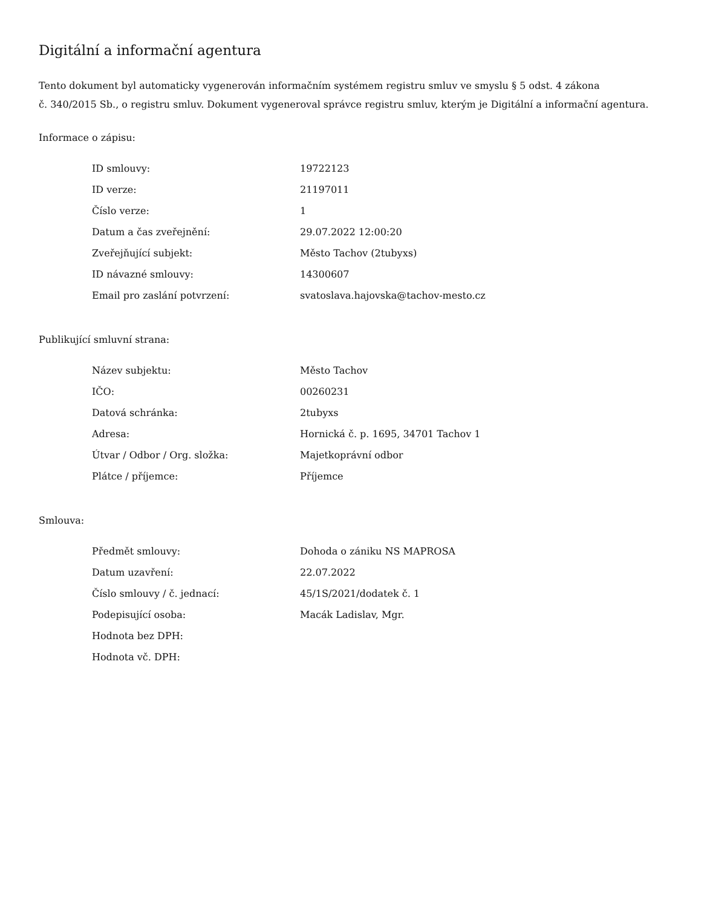Digitální a informační agentura
Tento dokument byl automaticky vygenerován informačním systémem registru smluv ve smyslu § 5 odst. 4 zákona
č. 340/2015 Sb., o registru smluv. Dokument vygeneroval správce registru smluv, kterým je Digitální a informační agentura.
Informace o zápisu:
| ID smlouvy: | 19722123 |
| ID verze: | 21197011 |
| Číslo verze: | 1 |
| Datum a čas zveřejnění: | 29.07.2022 12:00:20 |
| Zveřejňující subjekt: | Město Tachov (2tubyxs) |
| ID návazné smlouvy: | 14300607 |
| Email pro zaslání potvrzení: | svatoslava.hajovska@tachov-mesto.cz |
Publikující smluvní strana:
| Název subjektu: | Město Tachov |
| IČO: | 00260231 |
| Datová schránka: | 2tubyxs |
| Adresa: | Hornická č. p. 1695, 34701 Tachov 1 |
| Útvar / Odbor / Org. složka: | Majetkoprávní odbor |
| Plátce / příjemce: | Příjemce |
Smlouva:
| Předmět smlouvy: | Dohoda o zániku NS MAPROSA |
| Datum uzavření: | 22.07.2022 |
| Číslo smlouvy / č. jednací: | 45/1S/2021/dodatek č. 1 |
| Podepisující osoba: | Macák Ladislav, Mgr. |
| Hodnota bez DPH: | |
| Hodnota vč. DPH: | |